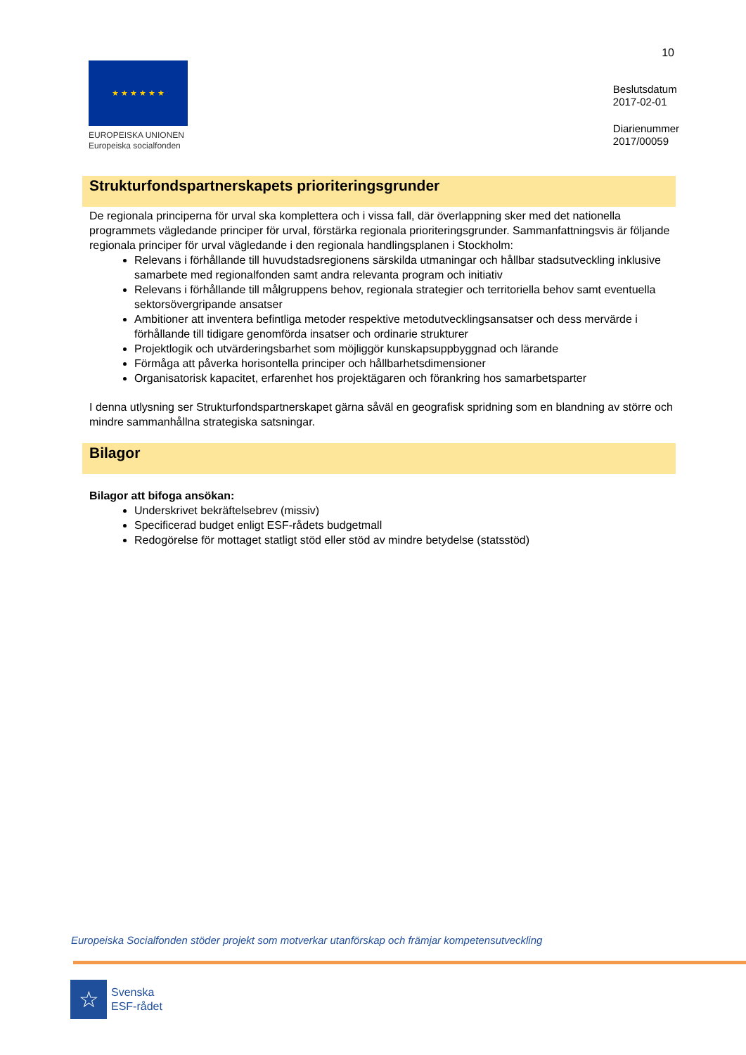10
★ ★ ★ ★ ★ ★
EUROPEISKA UNIONEN
Europeiska socialfonden
Beslutsdatum
2017-02-01
Diarienummer
2017/00059
Strukturfondspartnerskapets prioriteringsgrunder
De regionala principerna för urval ska komplettera och i vissa fall, där överlappning sker med det nationella programmets vägledande principer för urval, förstärka regionala prioriteringsgrunder. Sammanfattningsvis är följande regionala principer för urval vägledande i den regionala handlingsplanen i Stockholm:
Relevans i förhållande till huvudstadsregionens särskilda utmaningar och hållbar stadsutveckling inklusive samarbete med regionalfonden samt andra relevanta program och initiativ
Relevans i förhållande till målgruppens behov, regionala strategier och territoriella behov samt eventuella sektorsövergripande ansatser
Ambitioner att inventera befintliga metoder respektive metodutvecklingsansatser och dess mervärde i förhållande till tidigare genomförda insatser och ordinarie strukturer
Projektlogik och utvärderingsbarhet som möjliggör kunskapsuppbyggnad och lärande
Förmåga att påverka horisontella principer och hållbarhetsdimensioner
Organisatorisk kapacitet, erfarenhet hos projektägaren och förankring hos samarbetsparter
I denna utlysning ser Strukturfondspartnerskapet gärna såväl en geografisk spridning som en blandning av större och mindre sammanhållna strategiska satsningar.
Bilagor
Bilagor att bifoga ansökan:
Underskrivet bekräftelsebrev (missiv)
Specificerad budget enligt ESF-rådets budgetmall
Redogörelse för mottaget statligt stöd eller stöd av mindre betydelse (statsstöd)
Europeiska Socialfonden stöder projekt som motverkar utanförskap och främjar kompetensutveckling
☆
Svenska
ESF-rådet